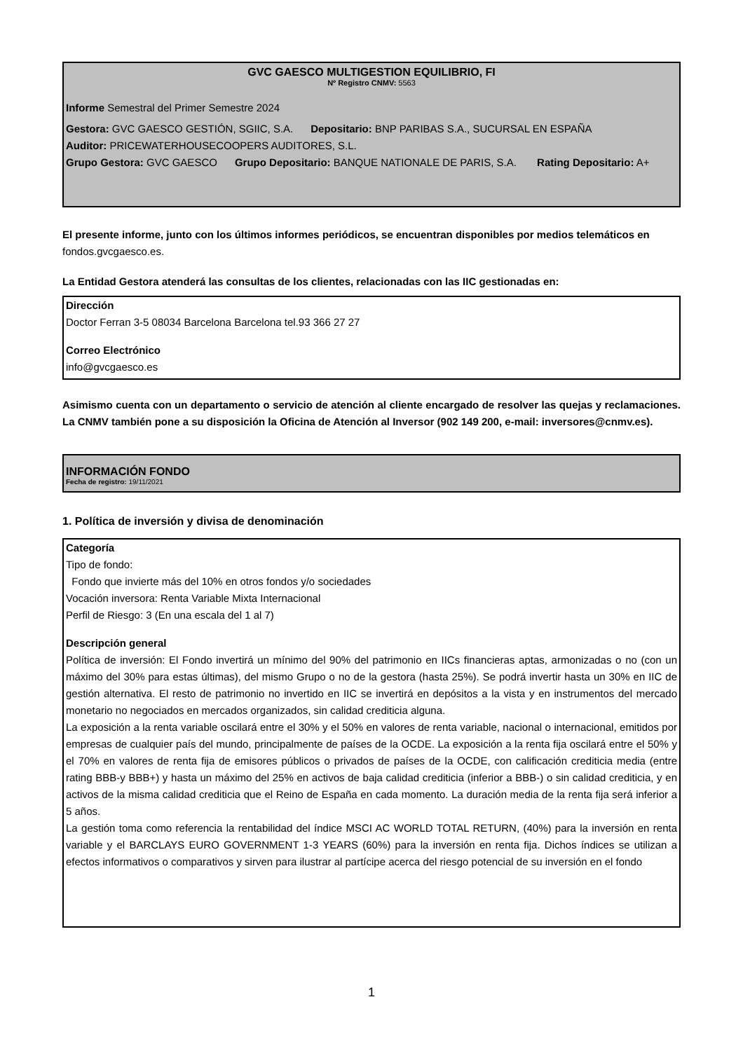GVC GAESCO MULTIGESTION EQUILIBRIO, FI
Nº Registro CNMV: 5563
Informe Semestral del Primer Semestre 2024
Gestora: GVC GAESCO GESTIÓN, SGIIC, S.A. Depositario: BNP PARIBAS S.A., SUCURSAL EN ESPAÑA
Auditor: PRICEWATERHOUSECOOPERS AUDITORES, S.L.
Grupo Gestora: GVC GAESCO Grupo Depositario: BANQUE NATIONALE DE PARIS, S.A. Rating Depositario: A+
El presente informe, junto con los últimos informes periódicos, se encuentran disponibles por medios telemáticos en fondos.gvcgaesco.es.
La Entidad Gestora atenderá las consultas de los clientes, relacionadas con las IIC gestionadas en:
Dirección
Doctor Ferran 3-5 08034 Barcelona Barcelona tel.93 366 27 27
Correo Electrónico
info@gvcgaesco.es
Asimismo cuenta con un departamento o servicio de atención al cliente encargado de resolver las quejas y reclamaciones. La CNMV también pone a su disposición la Oficina de Atención al Inversor (902 149 200, e-mail: inversores@cnmv.es).
INFORMACIÓN FONDO
Fecha de registro: 19/11/2021
1. Política de inversión y divisa de denominación
Categoría
Tipo de fondo:
Fondo que invierte más del 10% en otros fondos y/o sociedades
Vocación inversora: Renta Variable Mixta Internacional
Perfil de Riesgo: 3 (En una escala del 1 al 7)
Descripción general
Política de inversión: El Fondo invertirá un mínimo del 90% del patrimonio en IICs financieras aptas, armonizadas o no (con un máximo del 30% para estas últimas), del mismo Grupo o no de la gestora (hasta 25%). Se podrá invertir hasta un 30% en IIC de gestión alternativa. El resto de patrimonio no invertido en IIC se invertirá en depósitos a la vista y en instrumentos del mercado monetario no negociados en mercados organizados, sin calidad crediticia alguna.
La exposición a la renta variable oscilará entre el 30% y el 50% en valores de renta variable, nacional o internacional, emitidos por empresas de cualquier país del mundo, principalmente de países de la OCDE. La exposición a la renta fija oscilará entre el 50% y el 70% en valores de renta fija de emisores públicos o privados de países de la OCDE, con calificación crediticia media (entre rating BBB-y BBB+) y hasta un máximo del 25% en activos de baja calidad crediticia (inferior a BBB-) o sin calidad crediticia, y en activos de la misma calidad crediticia que el Reino de España en cada momento. La duración media de la renta fija será inferior a 5 años.
La gestión toma como referencia la rentabilidad del índice MSCI AC WORLD TOTAL RETURN, (40%) para la inversión en renta variable y el BARCLAYS EURO GOVERNMENT 1-3 YEARS (60%) para la inversión en renta fija. Dichos índices se utilizan a efectos informativos o comparativos y sirven para ilustrar al partícipe acerca del riesgo potencial de su inversión en el fondo
1